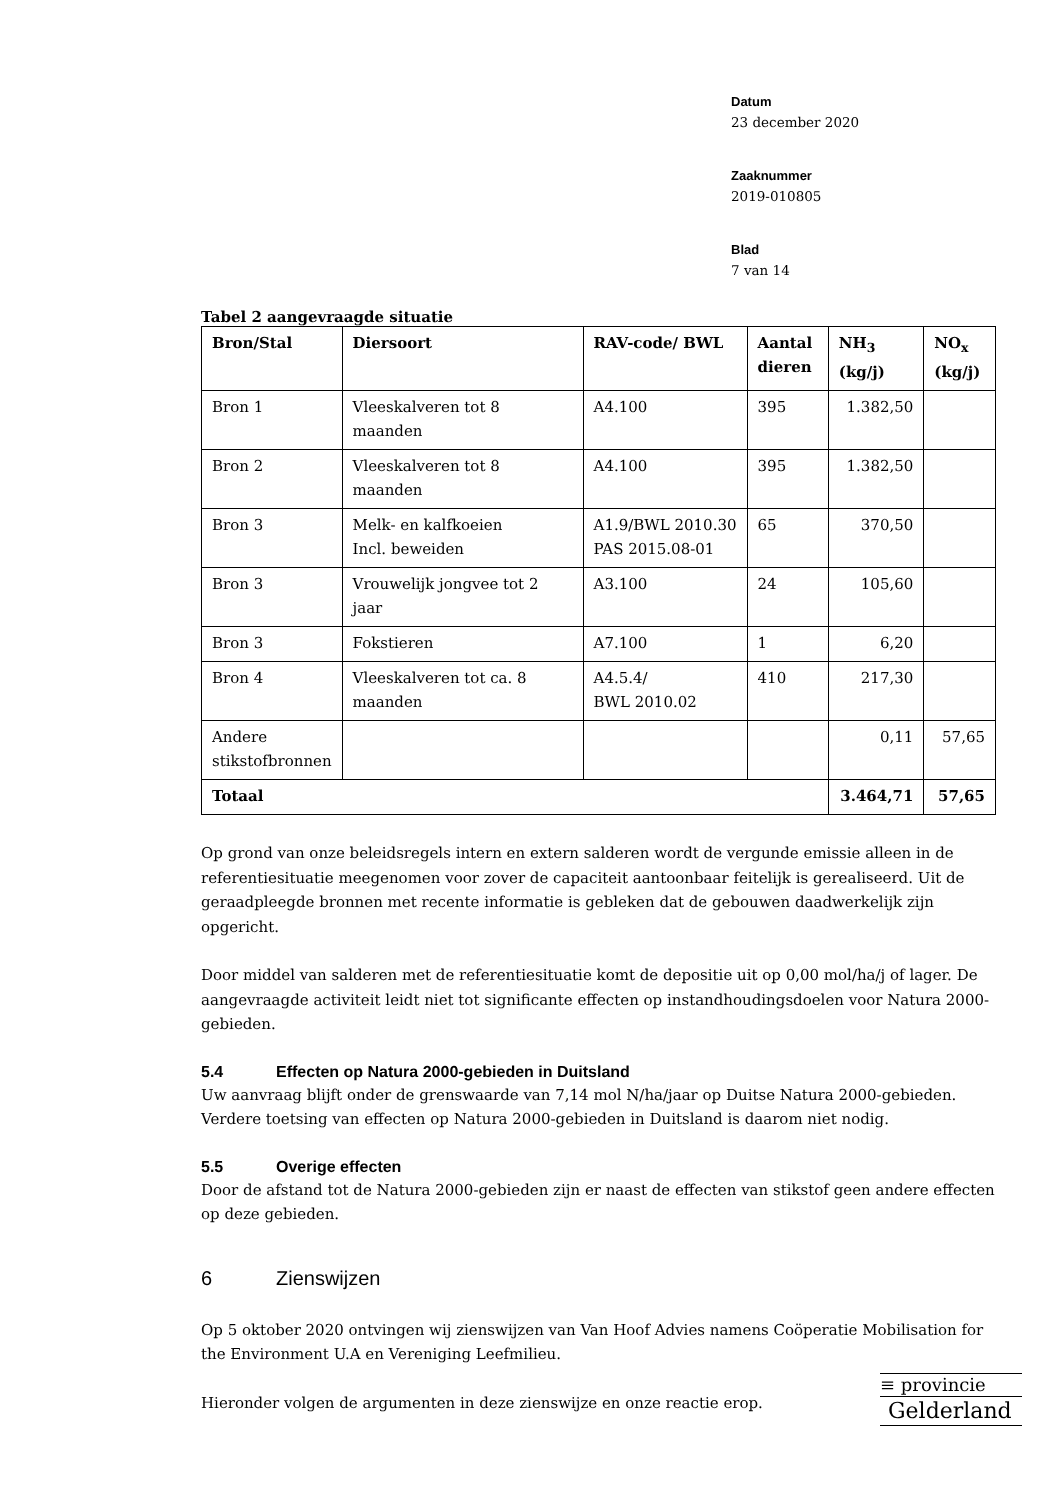Datum
23 december 2020
Zaaknummer
2019-010805
Blad
7 van 14
Tabel 2 aangevraagde situatie
| Bron/Stal | Diersoort | RAV-code/ BWL | Aantal dieren | NH<sub>3</sub> (kg/j) | NO<sub>x</sub> (kg/j) |
| --- | --- | --- | --- | --- | --- |
| Bron 1 | Vleeskalveren tot 8 maanden | A4.100 | 395 | 1.382,50 | |
| Bron 2 | Vleeskalveren tot 8 maanden | A4.100 | 395 | 1.382,50 | |
| Bron 3 | Melk- en kalfkoeien Incl. beweiden | A1.9/BWL 2010.30 PAS 2015.08-01 | 65 | 370,50 | |
| Bron 3 | Vrouwelijk jongvee tot 2 jaar | A3.100 | 24 | 105,60 | |
| Bron 3 | Fokstieren | A7.100 | 1 | 6,20 | |
| Bron 4 | Vleeskalveren tot ca. 8 maanden | A4.5.4/ BWL 2010.02 | 410 | 217,30 | |
| Andere stikstofbronnen | | | | 0,11 | 57,65 |
| Totaal | | | | 3.464,71 | 57,65 |
Op grond van onze beleidsregels intern en extern salderen wordt de vergunde emissie alleen in de referentiesituatie meegenomen voor zover de capaciteit aantoonbaar feitelijk is gerealiseerd. Uit de geraadpleegde bronnen met recente informatie is gebleken dat de gebouwen daadwerkelijk zijn opgericht.
Door middel van salderen met de referentiesituatie komt de depositie uit op 0,00 mol/ha/j of lager. De aangevraagde activiteit leidt niet tot significante effecten op instandhoudingsdoelen voor Natura 2000-gebieden.
5.4 Effecten op Natura 2000-gebieden in Duitsland
Uw aanvraag blijft onder de grenswaarde van 7,14 mol N/ha/jaar op Duitse Natura 2000-gebieden. Verdere toetsing van effecten op Natura 2000-gebieden in Duitsland is daarom niet nodig.
5.5 Overige effecten
Door de afstand tot de Natura 2000-gebieden zijn er naast de effecten van stikstof geen andere effecten op deze gebieden.
6 Zienswijzen
Op 5 oktober 2020 ontvingen wij zienswijzen van Van Hoof Advies namens Coöperatie Mobilisation for the Environment U.A en Vereniging Leefmilieu.
Hieronder volgen de argumenten in deze zienswijze en onze reactie erop.
≡ provincie
Gelderland